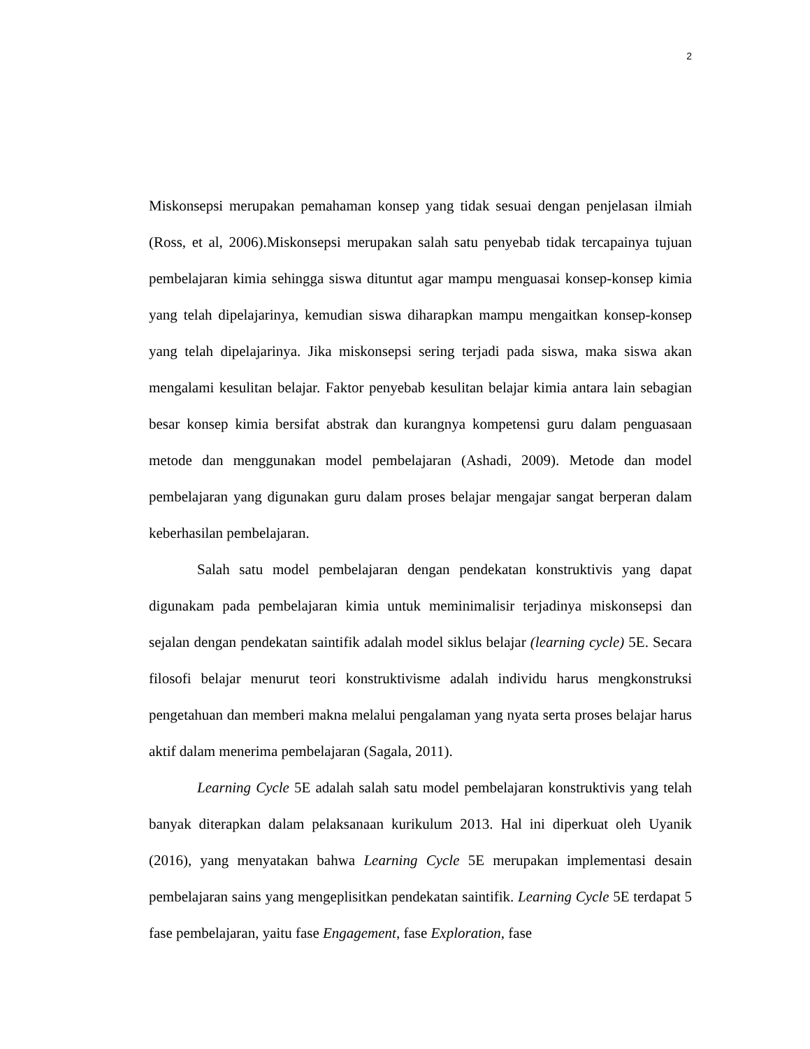2
Miskonsepsi merupakan pemahaman konsep yang tidak sesuai dengan penjelasan ilmiah (Ross, et al, 2006).Miskonsepsi merupakan salah satu penyebab tidak tercapainya tujuan pembelajaran kimia sehingga siswa dituntut agar mampu menguasai konsep-konsep kimia yang telah dipelajarinya, kemudian siswa diharapkan mampu mengaitkan konsep-konsep yang telah dipelajarinya. Jika miskonsepsi sering terjadi pada siswa, maka siswa akan mengalami kesulitan belajar. Faktor penyebab kesulitan belajar kimia antara lain sebagian besar konsep kimia bersifat abstrak dan kurangnya kompetensi guru dalam penguasaan metode dan menggunakan model pembelajaran (Ashadi, 2009). Metode dan model pembelajaran yang digunakan guru dalam proses belajar mengajar sangat berperan dalam keberhasilan pembelajaran.
Salah satu model pembelajaran dengan pendekatan konstruktivis yang dapat digunakam pada pembelajaran kimia untuk meminimalisir terjadinya miskonsepsi dan sejalan dengan pendekatan saintifik adalah model siklus belajar (learning cycle) 5E. Secara filosofi belajar menurut teori konstruktivisme adalah individu harus mengkonstruksi pengetahuan dan memberi makna melalui pengalaman yang nyata serta proses belajar harus aktif dalam menerima pembelajaran (Sagala, 2011).
Learning Cycle 5E adalah salah satu model pembelajaran konstruktivis yang telah banyak diterapkan dalam pelaksanaan kurikulum 2013. Hal ini diperkuat oleh Uyanik (2016), yang menyatakan bahwa Learning Cycle 5E merupakan implementasi desain pembelajaran sains yang mengeplisitkan pendekatan saintifik. Learning Cycle 5E terdapat 5 fase pembelajaran, yaitu fase Engagement, fase Exploration, fase